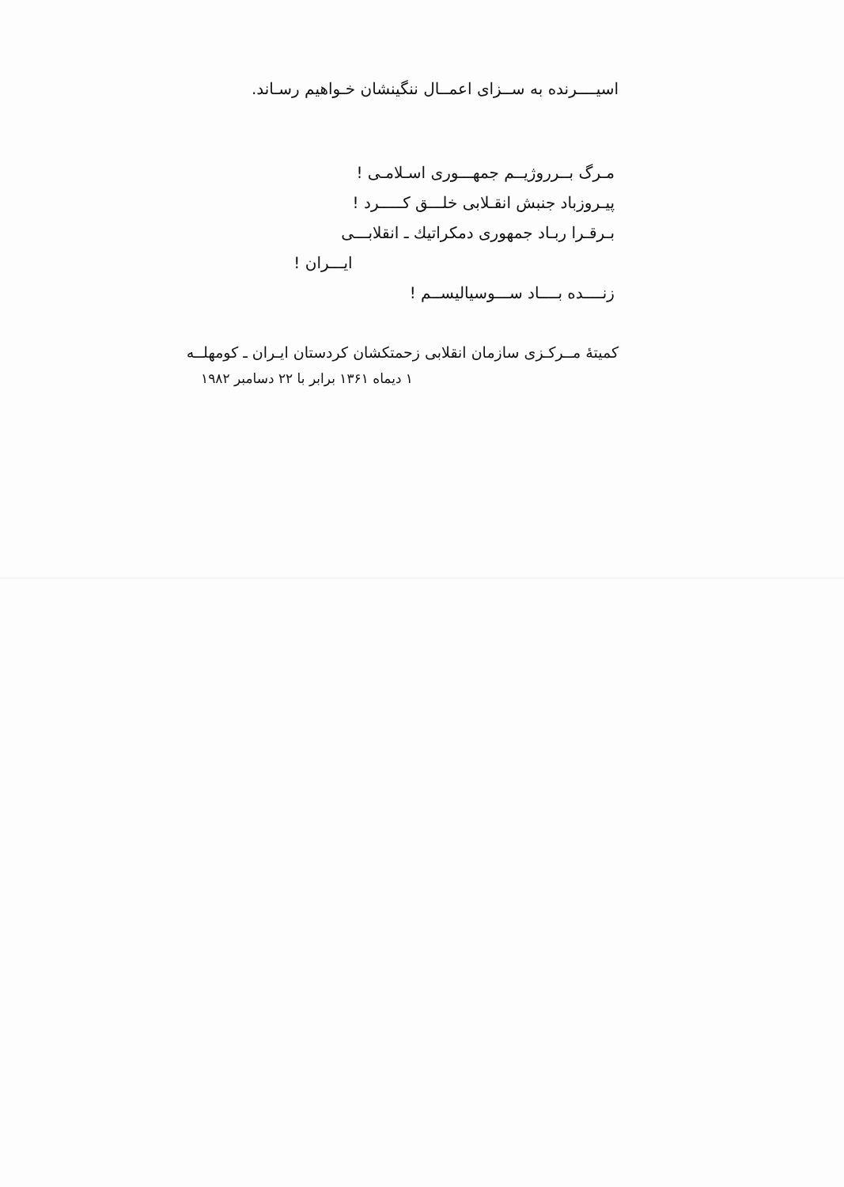اسیــــرنده به ســزای اعمــال ننگینشان خـواهیم رسـاند.
مـرگ بــرروژیــم جمهـــوری اسـلامـی !
پیـروزباد جنبش انقـلابی خلـــق کـــــرد !
بـرقـرا ربـاد جمهوری دمکراتیك ـ انقلابـــی
ایـــران !
زنــــده بــــاد ســـوسیالیســم !
کمیتهٔ مــرکـزی سازمان انقلابی زحمتکشان کردستان ایـران ـ کومهلــه
۱ دیماه ۱۳۶۱ برابر با ۲۲ دسامبر ۱۹۸۲